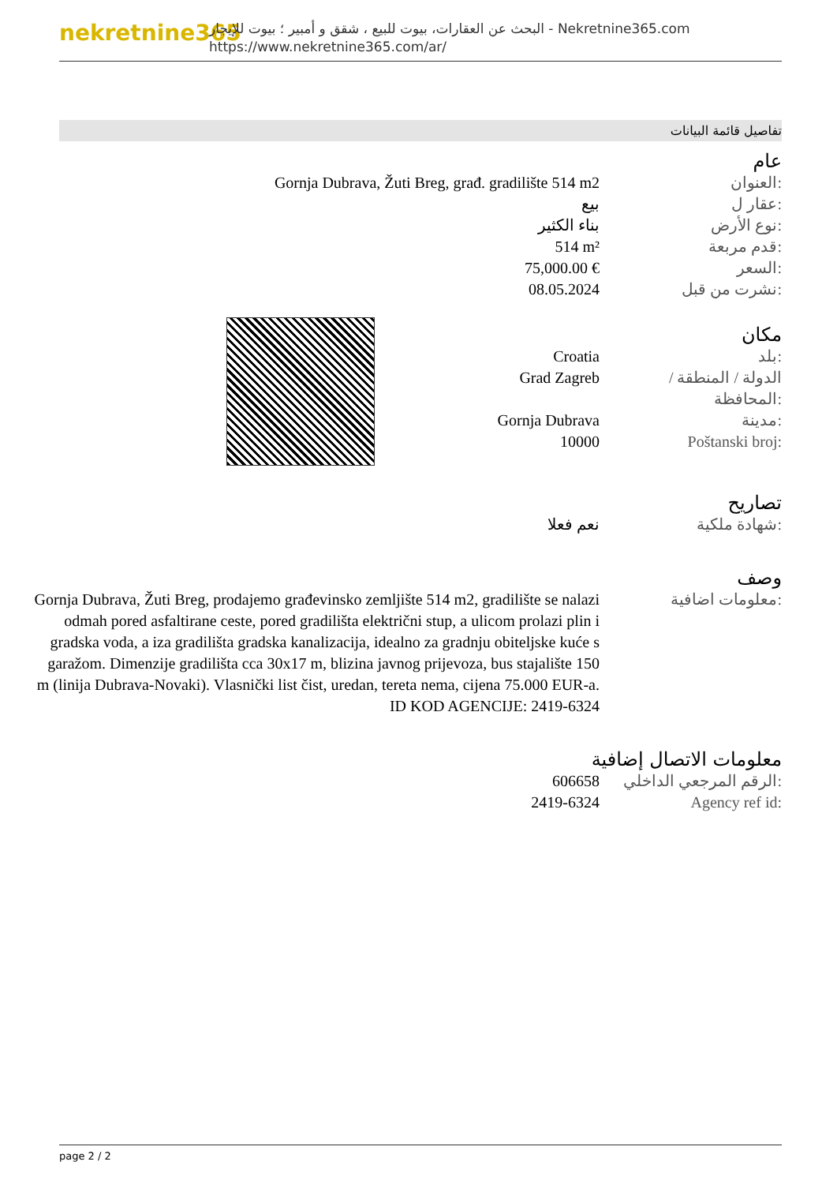nekretnine365
البحث عن العقارات، بيوت للبيع ، شقق و أمبير ؛ بيوت للإيجار - Nekretnine365.com
https://www.nekretnine365.com/ar/
تفاصيل قائمة البيانات
عام
Gornja Dubrava, Žuti Breg, građ. gradilište 514 m2 العنوان:
بيع عقار ل:
بناء الكثير نوع الأرض:
514 m² قدم مربعة:
75,000.00 € السعر:
08.05.2024 نشرت من قبل:
مكان
Croatia بلد:
Grad Zagreb الدولة / المنطقة / المحافظة:
Gornja Dubrava مدينة:
10000 Poštanski broj:
تصاريح
نعم فعلا شهادة ملكية:
وصف
Gornja Dubrava, Žuti Breg, prodajemo građevinsko zemljište 514 m2, gradilište se nalazi odmah pored asfaltirane ceste, pored gradilišta električni stup, a ulicom prolazi plin i gradska voda, a iza gradilišta gradska kanalizacija, idealno za gradnju obiteljske kuće s garažom. Dimenzije gradilišta cca 30x17 m, blizina javnog prijevoza, bus stajalište 150 m (linija Dubrava-Novaki). Vlasnički list čist, uredan, tereta nema, cijena 75.000 EUR-a. ID KOD AGENCIJE: 2419-6324
معلومات اضافية:
معلومات الاتصال إضافية
606658 الرقم المرجعي الداخلي:
2419-6324 Agency ref id:
page 2 / 2